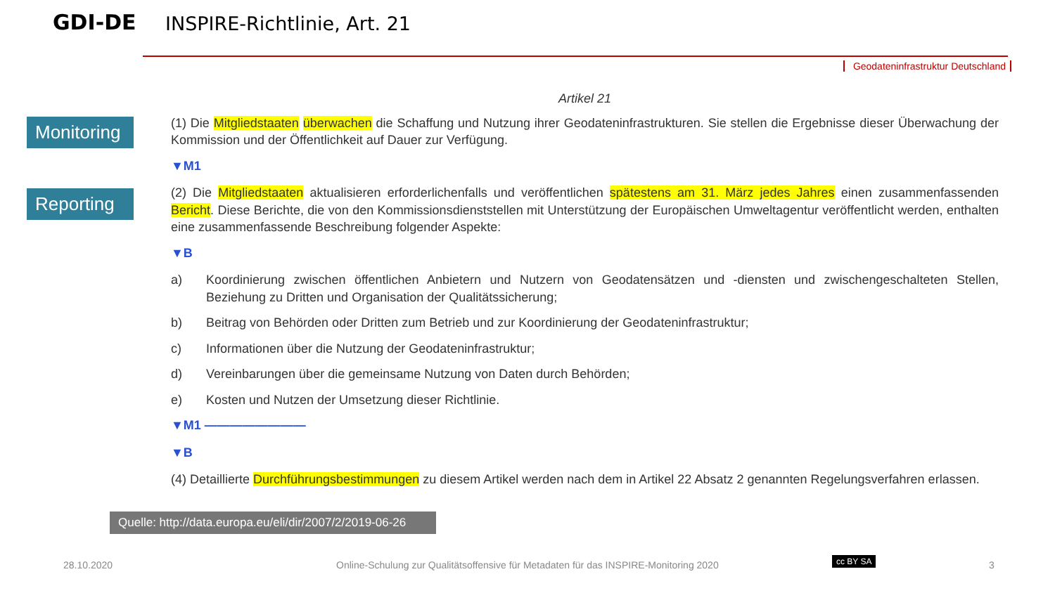GDI-DE
INSPIRE-Richtlinie, Art. 21
Geodateninfrastruktur Deutschland
Monitoring
Reporting
Artikel 21
(1) Die Mitgliedstaaten überwachen die Schaffung und Nutzung ihrer Geodateninfrastrukturen. Sie stellen die Ergebnisse dieser Überwachung der Kommission und der Öffentlichkeit auf Dauer zur Verfügung.
▼M1
(2) Die Mitgliedstaaten aktualisieren erforderlichenfalls und veröffentlichen spätestens am 31. März jedes Jahres einen zusammenfassenden Bericht. Diese Berichte, die von den Kommissionsdienststellen mit Unterstützung der Europäischen Umweltagentur veröffentlicht werden, enthalten eine zusammenfassende Beschreibung folgender Aspekte:
▼B
a) Koordinierung zwischen öffentlichen Anbietern und Nutzern von Geodatensätzen und -diensten und zwischengeschalteten Stellen, Beziehung zu Dritten und Organisation der Qualitätssicherung;
b) Beitrag von Behörden oder Dritten zum Betrieb und zur Koordinierung der Geodateninfrastruktur;
c) Informationen über die Nutzung der Geodateninfrastruktur;
d) Vereinbarungen über die gemeinsame Nutzung von Daten durch Behörden;
e) Kosten und Nutzen der Umsetzung dieser Richtlinie.
▼M1 ————————
▼B
(4) Detaillierte Durchführungsbestimmungen zu diesem Artikel werden nach dem in Artikel 22 Absatz 2 genannten Regelungsverfahren erlassen.
Quelle: http://data.europa.eu/eli/dir/2007/2/2019-06-26
28.10.2020
Online-Schulung zur Qualitätsoffensive für Metadaten für das INSPIRE-Monitoring 2020
cc BY SA 3